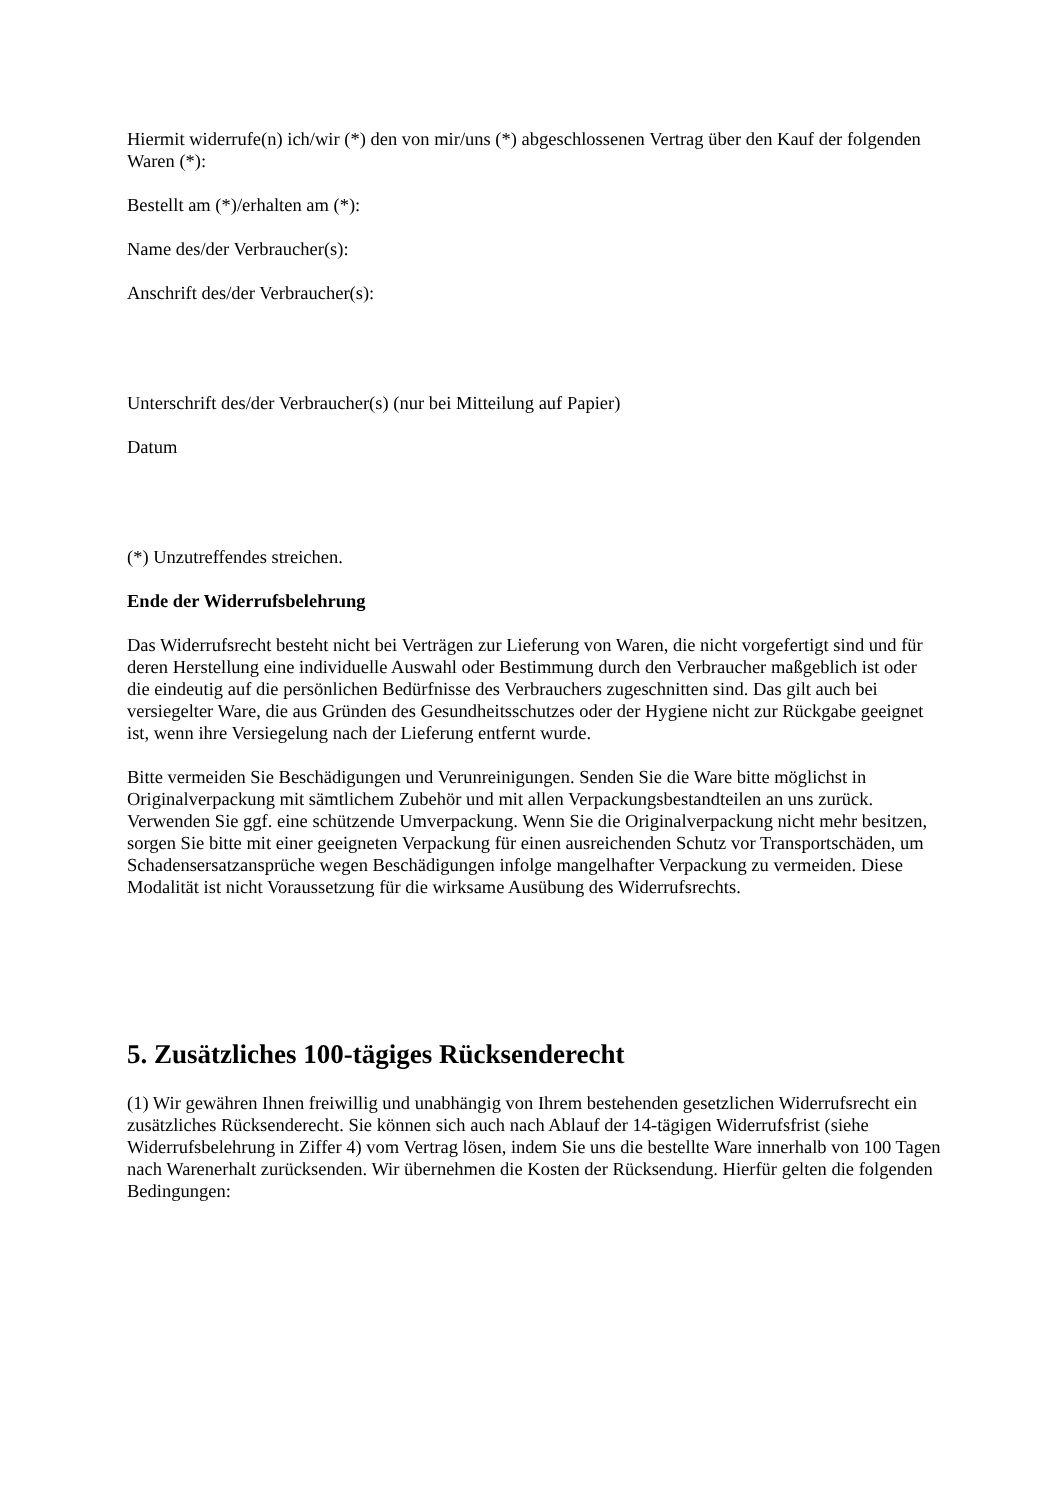Hiermit widerrufe(n) ich/wir (*) den von mir/uns (*) abgeschlossenen Vertrag über den Kauf der folgenden Waren (*):
Bestellt am (*)/erhalten am (*):
Name des/der Verbraucher(s):
Anschrift des/der Verbraucher(s):
Unterschrift des/der Verbraucher(s) (nur bei Mitteilung auf Papier)
Datum
(*) Unzutreffendes streichen.
Ende der Widerrufsbelehrung
Das Widerrufsrecht besteht nicht bei Verträgen zur Lieferung von Waren, die nicht vorgefertigt sind und für deren Herstellung eine individuelle Auswahl oder Bestimmung durch den Verbraucher maßgeblich ist oder die eindeutig auf die persönlichen Bedürfnisse des Verbrauchers zugeschnitten sind. Das gilt auch bei versiegelter Ware, die aus Gründen des Gesundheitsschutzes oder der Hygiene nicht zur Rückgabe geeignet ist, wenn ihre Versiegelung nach der Lieferung entfernt wurde.
Bitte vermeiden Sie Beschädigungen und Verunreinigungen. Senden Sie die Ware bitte möglichst in Originalverpackung mit sämtlichem Zubehör und mit allen Verpackungsbestandteilen an uns zurück. Verwenden Sie ggf. eine schützende Umverpackung. Wenn Sie die Originalverpackung nicht mehr besitzen, sorgen Sie bitte mit einer geeigneten Verpackung für einen ausreichenden Schutz vor Transportschäden, um Schadensersatzansprüche wegen Beschädigungen infolge mangelhafter Verpackung zu vermeiden. Diese Modalität ist nicht Voraussetzung für die wirksame Ausübung des Widerrufsrechts.
5. Zusätzliches 100-tägiges Rücksenderecht
(1) Wir gewähren Ihnen freiwillig und unabhängig von Ihrem bestehenden gesetzlichen Widerrufsrecht ein zusätzliches Rücksenderecht. Sie können sich auch nach Ablauf der 14-tägigen Widerrufsfrist (siehe Widerrufsbelehrung in Ziffer 4) vom Vertrag lösen, indem Sie uns die bestellte Ware innerhalb von 100 Tagen nach Warenerhalt zurücksenden. Wir übernehmen die Kosten der Rücksendung. Hierfür gelten die folgenden Bedingungen: